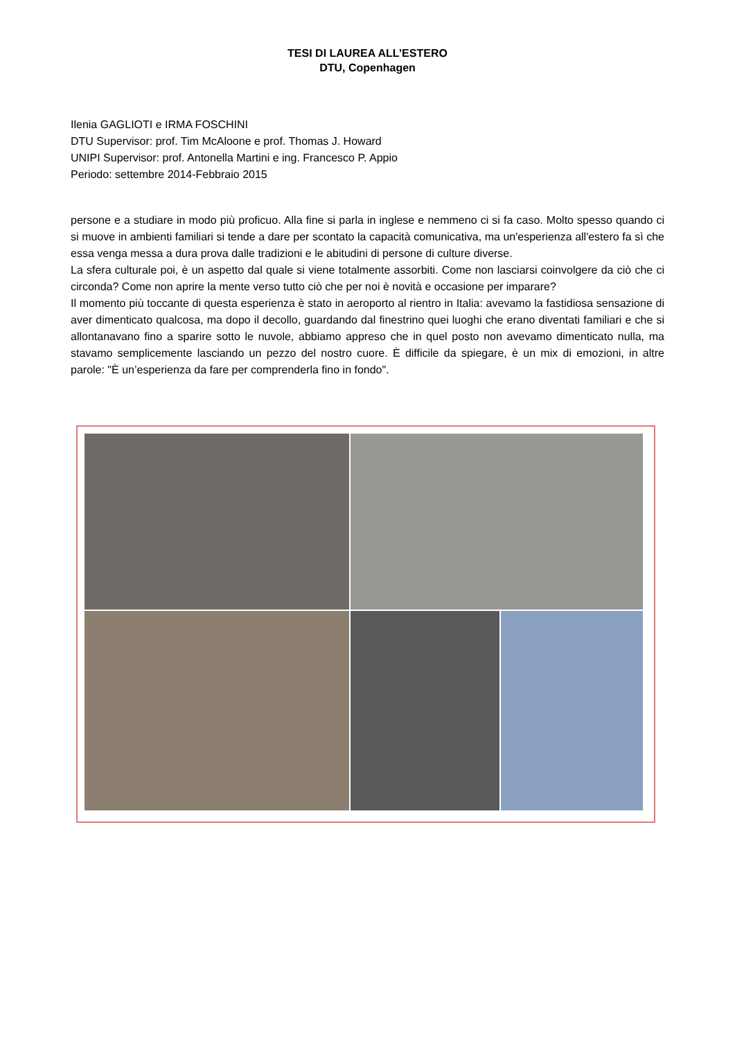TESI DI LAUREA ALL’ESTERO
DTU, Copenhagen
Ilenia GAGLIOTI e IRMA FOSCHINI
DTU Supervisor: prof. Tim McAloone e prof. Thomas J. Howard
UNIPI Supervisor: prof. Antonella Martini e ing. Francesco P. Appio
Periodo: settembre 2014-Febbraio 2015
persone e a studiare in modo più proficuo. Alla fine si parla in inglese e nemmeno ci si fa caso. Molto spesso quando ci si muove in ambienti familiari si tende a dare per scontato la capacità comunicativa, ma un'esperienza all'estero fa sì che essa venga messa a dura prova dalle tradizioni e le abitudini di persone di culture diverse.
La sfera culturale poi, è un aspetto dal quale si viene totalmente assorbiti. Come non lasciarsi coinvolgere da ciò che ci circonda? Come non aprire la mente verso tutto ciò che per noi è novità e occasione per imparare?
Il momento più toccante di questa esperienza è stato in aeroporto al rientro in Italia: avevamo la fastidiosa sensazione di aver dimenticato qualcosa, ma dopo il decollo, guardando dal finestrino quei luoghi che erano diventati familiari e che si allontanavano fino a sparire sotto le nuvole, abbiamo appreso che in quel posto non avevamo dimenticato nulla, ma stavamo semplicemente lasciando un pezzo del nostro cuore. È difficile da spiegare, è un mix di emozioni, in altre parole: "È un’esperienza da fare per comprenderla fino in fondo".